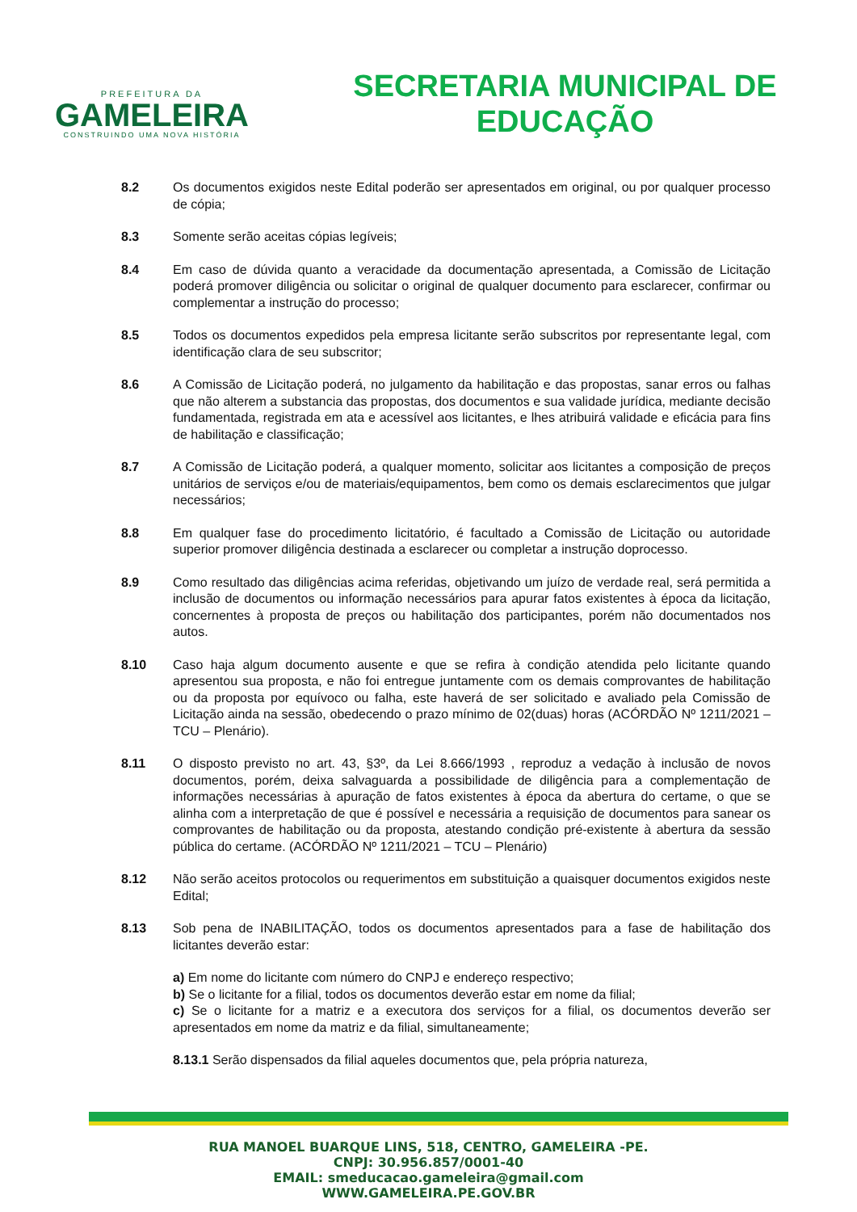PREFEITURA DA
GAMELEIRA
CONSTRUINDO UMA NOVA HISTÓRIA
SECRETARIA MUNICIPAL DE
EDUCAÇÃO
8.2 Os documentos exigidos neste Edital poderão ser apresentados em original, ou por qualquer processo de cópia;
8.3 Somente serão aceitas cópias legíveis;
8.4 Em caso de dúvida quanto a veracidade da documentação apresentada, a Comissão de Licitação poderá promover diligência ou solicitar o original de qualquer documento para esclarecer, confirmar ou complementar a instrução do processo;
8.5 Todos os documentos expedidos pela empresa licitante serão subscritos por representante legal, com identificação clara de seu subscritor;
8.6 A Comissão de Licitação poderá, no julgamento da habilitação e das propostas, sanar erros ou falhas que não alterem a substancia das propostas, dos documentos e sua validade jurídica, mediante decisão fundamentada, registrada em ata e acessível aos licitantes, e lhes atribuirá validade e eficácia para fins de habilitação e classificação;
8.7 A Comissão de Licitação poderá, a qualquer momento, solicitar aos licitantes a composição de preços unitários de serviços e/ou de materiais/equipamentos, bem como os demais esclarecimentos que julgar necessários;
8.8 Em qualquer fase do procedimento licitatório, é facultado a Comissão de Licitação ou autoridade superior promover diligência destinada a esclarecer ou completar a instrução doprocesso.
8.9 Como resultado das diligências acima referidas, objetivando um juízo de verdade real, será permitida a inclusão de documentos ou informação necessários para apurar fatos existentes à época da licitação, concernentes à proposta de preços ou habilitação dos participantes, porém não documentados nos autos.
8.10 Caso haja algum documento ausente e que se refira à condição atendida pelo licitante quando apresentou sua proposta, e não foi entregue juntamente com os demais comprovantes de habilitação ou da proposta por equívoco ou falha, este haverá de ser solicitado e avaliado pela Comissão de Licitação ainda na sessão, obedecendo o prazo mínimo de 02(duas) horas (ACÓRDÃO Nº 1211/2021 – TCU – Plenário).
8.11 O disposto previsto no art. 43, §3º, da Lei 8.666/1993 , reproduz a vedação à inclusão de novos documentos, porém, deixa salvaguarda a possibilidade de diligência para a complementação de informações necessárias à apuração de fatos existentes à época da abertura do certame, o que se alinha com a interpretação de que é possível e necessária a requisição de documentos para sanear os comprovantes de habilitação ou da proposta, atestando condição pré-existente à abertura da sessão pública do certame. (ACÓRDÃO Nº 1211/2021 – TCU – Plenário)
8.12 Não serão aceitos protocolos ou requerimentos em substituição a quaisquer documentos exigidos neste Edital;
8.13 Sob pena de INABILITAÇÃO, todos os documentos apresentados para a fase de habilitação dos licitantes deverão estar:
a) Em nome do licitante com número do CNPJ e endereço respectivo;
b) Se o licitante for a filial, todos os documentos deverão estar em nome da filial;
c) Se o licitante for a matriz e a executora dos serviços for a filial, os documentos deverão ser apresentados em nome da matriz e da filial, simultaneamente;
8.13.1 Serão dispensados da filial aqueles documentos que, pela própria natureza,
RUA MANOEL BUARQUE LINS, 518, CENTRO, GAMELEIRA -PE.
CNPJ: 30.956.857/0001-40
EMAIL: smeducacao.gameleira@gmail.com
WWW.GAMELEIRA.PE.GOV.BR